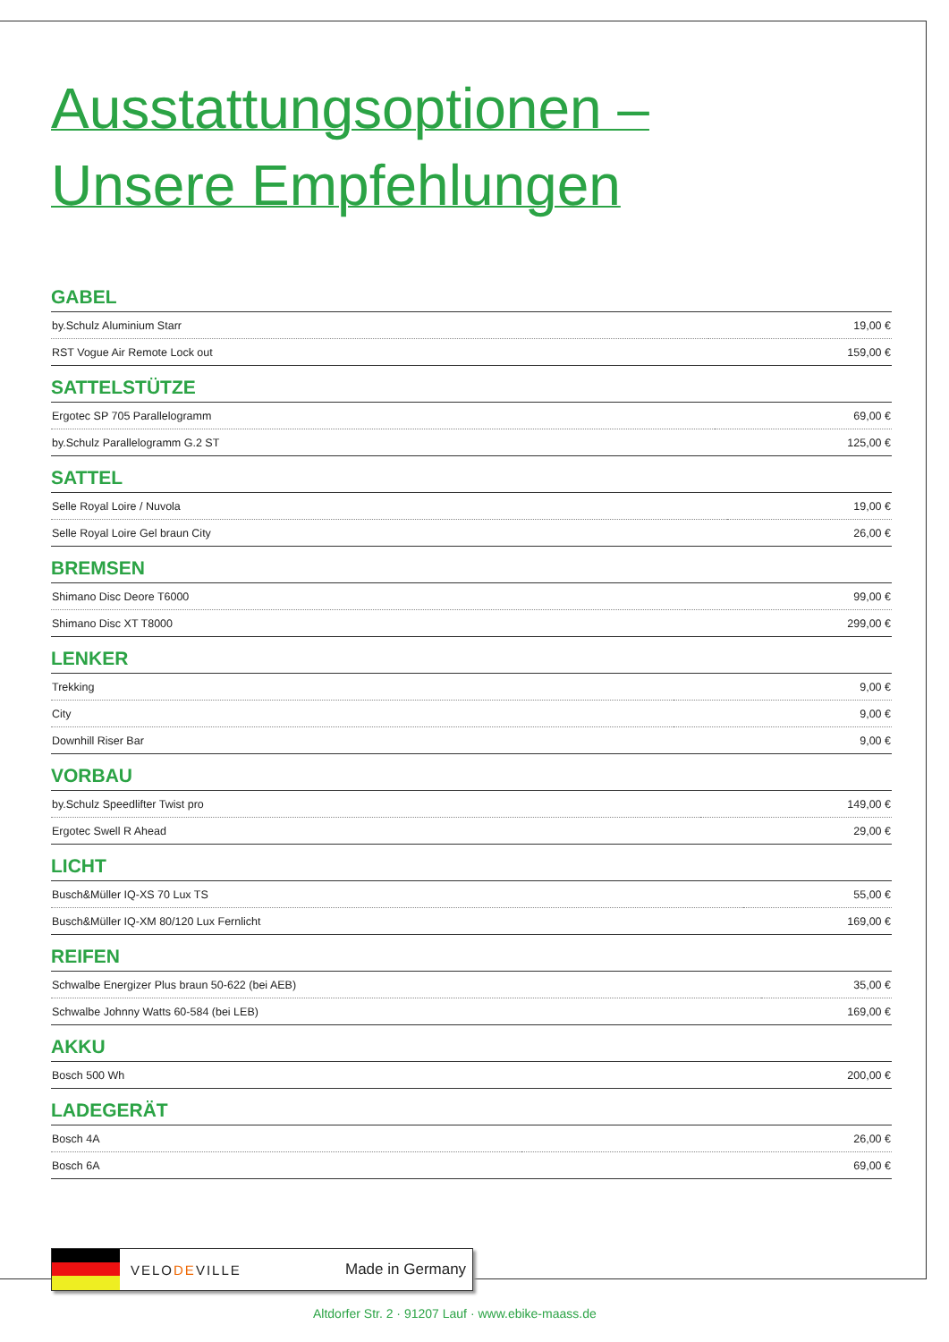Ausstattungsoptionen –
Unsere Empfehlungen
GABEL
| by.Schulz Aluminium Starr | 19,00 € |
| RST Vogue Air Remote Lock out | 159,00 € |
SATTELSTÜTZE
| Ergotec SP 705 Parallelogramm | 69,00 € |
| by.Schulz Parallelogramm G.2 ST | 125,00 € |
SATTEL
| Selle Royal Loire / Nuvola | 19,00 € |
| Selle Royal Loire Gel braun City | 26,00 € |
BREMSEN
| Shimano Disc Deore T6000 | 99,00 € |
| Shimano Disc XT T8000 | 299,00 € |
LENKER
| Trekking | 9,00 € |
| City | 9,00 € |
| Downhill Riser Bar | 9,00 € |
VORBAU
| by.Schulz Speedlifter Twist pro | 149,00 € |
| Ergotec Swell R Ahead | 29,00 € |
LICHT
| Busch&Müller IQ-XS 70 Lux TS | 55,00 € |
| Busch&Müller IQ-XM 80/120 Lux Fernlicht | 169,00 € |
REIFEN
| Schwalbe Energizer Plus braun 50-622 (bei AEB) | 35,00 € |
| Schwalbe Johnny Watts 60-584 (bei LEB) | 169,00 € |
AKKU
| Bosch 500 Wh | 200,00 € |
LADEGERÄT
| Bosch 4A | 26,00 € |
| Bosch 6A | 69,00 € |
VELODEVILLE Made in Germany
Altdorfer Str. 2 · 91207 Lauf · www.ebike-maass.de